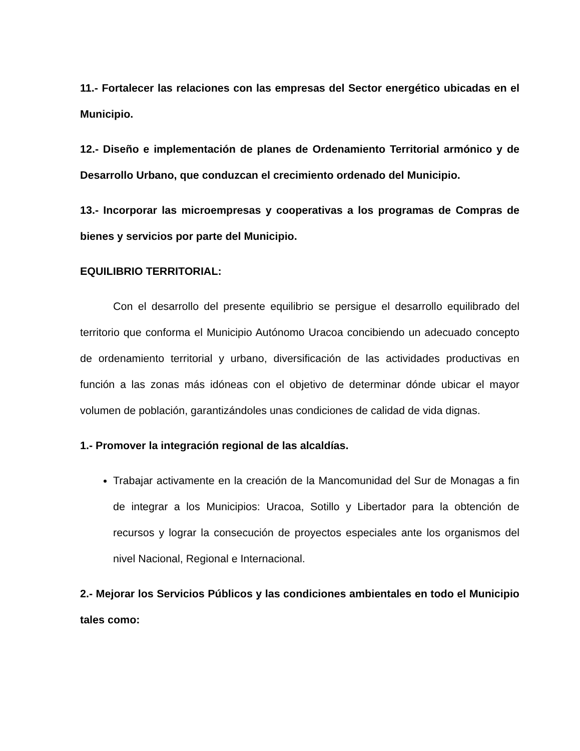11.- Fortalecer las relaciones con las empresas del Sector energético ubicadas en el Municipio.
12.- Diseño e implementación de planes de Ordenamiento Territorial armónico y de Desarrollo Urbano, que conduzcan el crecimiento ordenado del Municipio.
13.- Incorporar las microempresas y cooperativas a los programas de Compras de bienes y servicios por parte del Municipio.
EQUILIBRIO TERRITORIAL:
Con el desarrollo del presente equilibrio se persigue el desarrollo equilibrado del territorio que conforma el Municipio Autónomo Uracoa concibiendo un adecuado concepto de ordenamiento territorial y urbano, diversificación de las actividades productivas en función a las zonas más idóneas con el objetivo de determinar dónde ubicar el mayor volumen de población, garantizándoles unas condiciones de calidad de vida dignas.
1.- Promover la integración regional de las alcaldías.
Trabajar activamente en la creación de la Mancomunidad del Sur de Monagas a fin de integrar a los Municipios: Uracoa, Sotillo y Libertador para la obtención de recursos y lograr la consecución de proyectos especiales ante los organismos del nivel Nacional, Regional e Internacional.
2.- Mejorar los Servicios Públicos y las condiciones ambientales en todo el Municipio tales como: